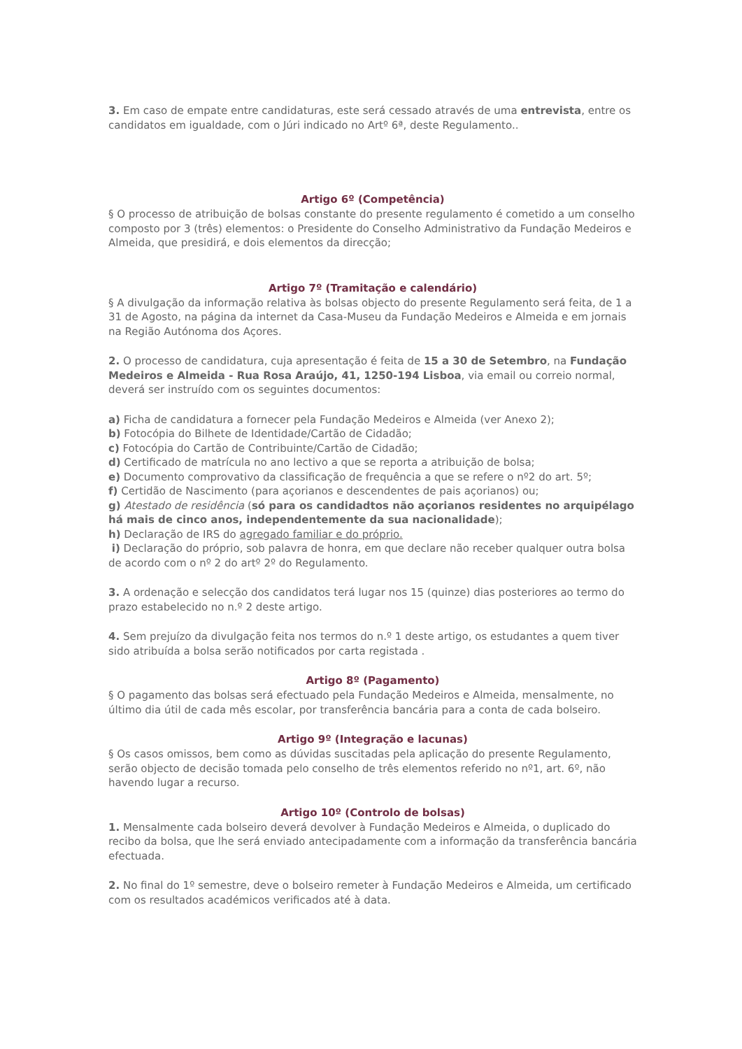3. Em caso de empate entre candidaturas, este será cessado através de uma entrevista, entre os candidatos em igualdade, com o Júri indicado no Artº 6ª, deste Regulamento..
Artigo 6º (Competência)
§ O processo de atribuição de bolsas constante do presente regulamento é cometido a um conselho composto por 3 (três) elementos: o Presidente do Conselho Administrativo da Fundação Medeiros e Almeida, que presidirá, e dois elementos da direcção;
Artigo 7º (Tramitação e calendário)
§ A divulgação da informação relativa às bolsas objecto do presente Regulamento será feita, de 1 a 31 de Agosto, na página da internet da Casa-Museu da Fundação Medeiros e Almeida e em jornais na Região Autónoma dos Açores.
2. O processo de candidatura, cuja apresentação é feita de 15 a 30 de Setembro, na Fundação Medeiros e Almeida - Rua Rosa Araújo, 41, 1250-194 Lisboa, via email ou correio normal, deverá ser instruído com os seguintes documentos:
a) Ficha de candidatura a fornecer pela Fundação Medeiros e Almeida (ver Anexo 2);
b) Fotocópia do Bilhete de Identidade/Cartão de Cidadão;
c) Fotocópia do Cartão de Contribuinte/Cartão de Cidadão;
d) Certificado de matrícula no ano lectivo a que se reporta a atribuição de bolsa;
e) Documento comprovativo da classificação de frequência a que se refere o nº2 do art. 5º;
f) Certidão de Nascimento (para açorianos e descendentes de pais açorianos) ou;
g) Atestado de residência (só para os candidadtos não açorianos residentes no arquipélago há mais de cinco anos, independentemente da sua nacionalidade);
h) Declaração de IRS do agregado familiar e do próprio.
i) Declaração do próprio, sob palavra de honra, em que declare não receber qualquer outra bolsa de acordo com o nº 2 do artº 2º do Regulamento.
3. A ordenação e selecção dos candidatos terá lugar nos 15 (quinze) dias posteriores ao termo do prazo estabelecido no n.º 2 deste artigo.
4. Sem prejuízo da divulgação feita nos termos do n.º 1 deste artigo, os estudantes a quem tiver sido atribuída a bolsa serão notificados por carta registada .
Artigo 8º (Pagamento)
§ O pagamento das bolsas será efectuado pela Fundação Medeiros e Almeida, mensalmente, no último dia útil de cada mês escolar, por transferência bancária para a conta de cada bolseiro.
Artigo 9º (Integração e lacunas)
§ Os casos omissos, bem como as dúvidas suscitadas pela aplicação do presente Regulamento, serão objecto de decisão tomada pelo conselho de três elementos referido no nº1, art. 6º, não havendo lugar a recurso.
Artigo 10º (Controlo de bolsas)
1. Mensalmente cada bolseiro deverá devolver à Fundação Medeiros e Almeida, o duplicado do recibo da bolsa, que lhe será enviado antecipadamente com a informação da transferência bancária efectuada.
2. No final do 1º semestre, deve o bolseiro remeter à Fundação Medeiros e Almeida, um certificado com os resultados académicos verificados até à data.